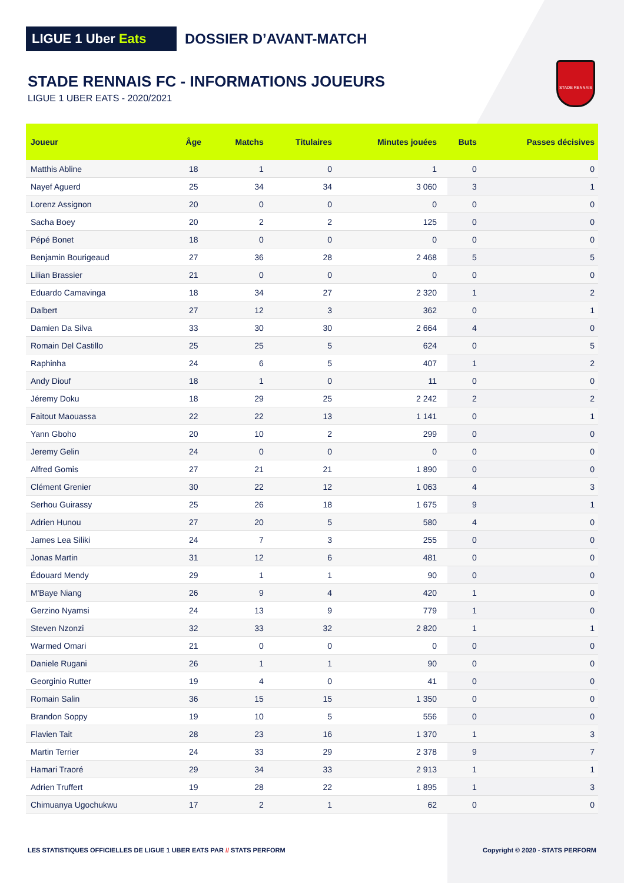LIGUE 1 Uber Eats
DOSSIER D’AVANT-MATCH
STADE RENNAIS
STADE RENNAIS FC - INFORMATIONS JOUEURS
LIGUE 1 UBER EATS - 2020/2021
| Joueur | Âge | Matchs | Titulaires | Minutes jouées | Buts | Passes décisives |
| --- | --- | --- | --- | --- | --- | --- |
| Matthis Abline | 18 | 1 | 0 | 1 | 0 | 0 |
| Nayef Aguerd | 25 | 34 | 34 | 3 060 | 3 | 1 |
| Lorenz Assignon | 20 | 0 | 0 | 0 | 0 | 0 |
| Sacha Boey | 20 | 2 | 2 | 125 | 0 | 0 |
| Pépé Bonet | 18 | 0 | 0 | 0 | 0 | 0 |
| Benjamin Bourigeaud | 27 | 36 | 28 | 2 468 | 5 | 5 |
| Lilian Brassier | 21 | 0 | 0 | 0 | 0 | 0 |
| Eduardo Camavinga | 18 | 34 | 27 | 2 320 | 1 | 2 |
| Dalbert | 27 | 12 | 3 | 362 | 0 | 1 |
| Damien Da Silva | 33 | 30 | 30 | 2 664 | 4 | 0 |
| Romain Del Castillo | 25 | 25 | 5 | 624 | 0 | 5 |
| Raphinha | 24 | 6 | 5 | 407 | 1 | 2 |
| Andy Diouf | 18 | 1 | 0 | 11 | 0 | 0 |
| Jéremy Doku | 18 | 29 | 25 | 2 242 | 2 | 2 |
| Faitout Maouassa | 22 | 22 | 13 | 1 141 | 0 | 1 |
| Yann Gboho | 20 | 10 | 2 | 299 | 0 | 0 |
| Jeremy Gelin | 24 | 0 | 0 | 0 | 0 | 0 |
| Alfred Gomis | 27 | 21 | 21 | 1 890 | 0 | 0 |
| Clément Grenier | 30 | 22 | 12 | 1 063 | 4 | 3 |
| Serhou Guirassy | 25 | 26 | 18 | 1 675 | 9 | 1 |
| Adrien Hunou | 27 | 20 | 5 | 580 | 4 | 0 |
| James Lea Siliki | 24 | 7 | 3 | 255 | 0 | 0 |
| Jonas Martin | 31 | 12 | 6 | 481 | 0 | 0 |
| Édouard Mendy | 29 | 1 | 1 | 90 | 0 | 0 |
| M'Baye Niang | 26 | 9 | 4 | 420 | 1 | 0 |
| Gerzino Nyamsi | 24 | 13 | 9 | 779 | 1 | 0 |
| Steven Nzonzi | 32 | 33 | 32 | 2 820 | 1 | 1 |
| Warmed Omari | 21 | 0 | 0 | 0 | 0 | 0 |
| Daniele Rugani | 26 | 1 | 1 | 90 | 0 | 0 |
| Georginio Rutter | 19 | 4 | 0 | 41 | 0 | 0 |
| Romain Salin | 36 | 15 | 15 | 1 350 | 0 | 0 |
| Brandon Soppy | 19 | 10 | 5 | 556 | 0 | 0 |
| Flavien Tait | 28 | 23 | 16 | 1 370 | 1 | 3 |
| Martin Terrier | 24 | 33 | 29 | 2 378 | 9 | 7 |
| Hamari Traoré | 29 | 34 | 33 | 2 913 | 1 | 1 |
| Adrien Truffert | 19 | 28 | 22 | 1 895 | 1 | 3 |
| Chimuanya Ugochukwu | 17 | 2 | 1 | 62 | 0 | 0 |
LES STATISTIQUES OFFICIELLES DE LIGUE 1 UBER EATS PAR // STATS PERFORM
Copyright © 2020 - STATS PERFORM